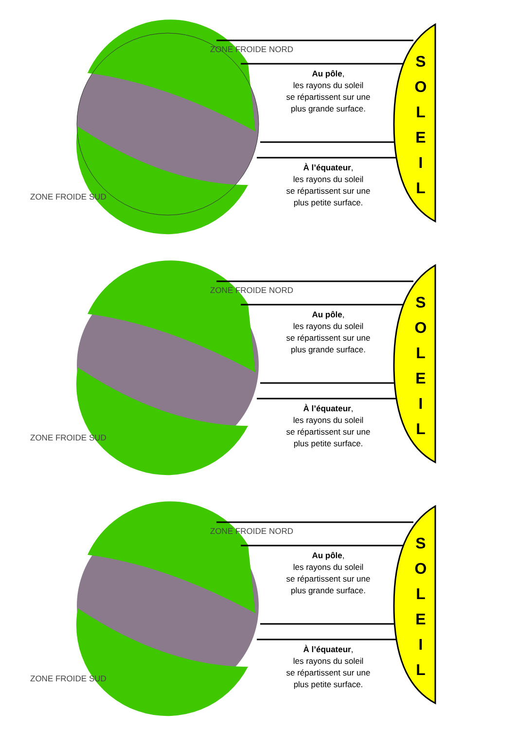ZONE FROIDE NORD
ZONE FROIDE SUD
Au pôle,
les rayons du soleil
se répartissent sur une
plus grande surface.
À l’équateur,
les rayons du soleil
se répartissent sur une
plus petite surface.
S
O
L
E
I
L
ZONE FROIDE NORD
ZONE FROIDE SUD
Au pôle,
les rayons du soleil
se répartissent sur une
plus grande surface.
À l’équateur,
les rayons du soleil
se répartissent sur une
plus petite surface.
S
O
L
E
I
L
ZONE FROIDE NORD
ZONE FROIDE SUD
Au pôle,
les rayons du soleil
se répartissent sur une
plus grande surface.
À l’équateur,
les rayons du soleil
se répartissent sur une
plus petite surface.
S
O
L
E
I
L